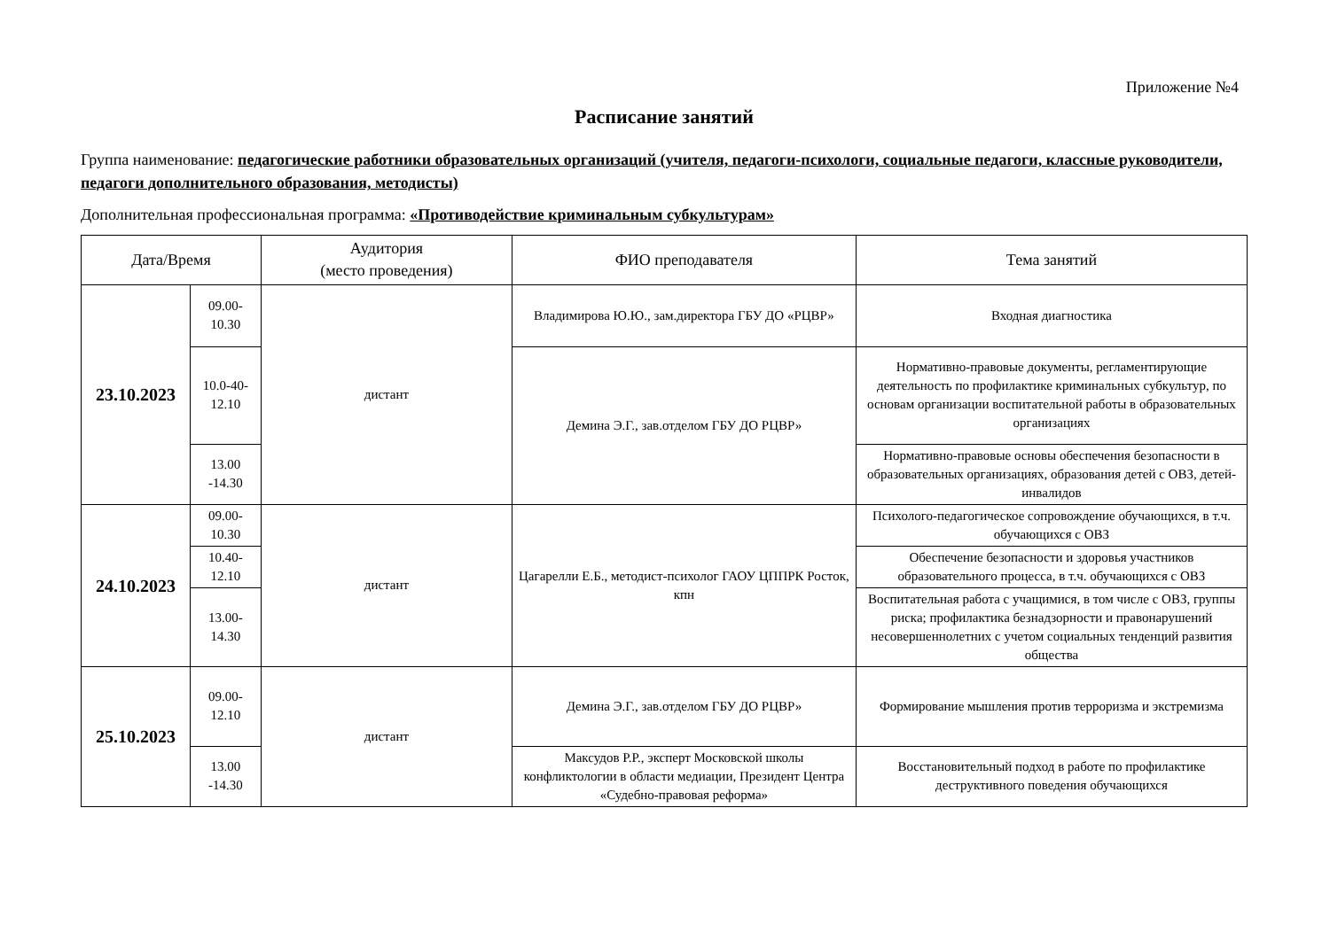Приложение №4
Расписание занятий
Группа наименование: педагогические работники образовательных организаций (учителя, педагоги-психологи, социальные педагоги, классные руководители, педагоги дополнительного образования, методисты)
Дополнительная профессиональная программа: «Противодействие криминальным субкультурам»
| Дата/Время | | Аудитория (место проведения) | ФИО преподавателя | Тема занятий |
| --- | --- | --- | --- | --- |
| 23.10.2023 | 09.00-10.30 | дистант | Владимирова Ю.Ю., зам.директора ГБУ ДО «РЦВР» | Входная диагностика |
| | 10.0-40-12.10 | | Демина Э.Г., зав.отделом ГБУ ДО РЦВР» | Нормативно-правовые документы, регламентирующие деятельность по профилактике криминальных субкультур, по основам организации воспитательной работы в образовательных организациях |
| | 13.00 -14.30 | | | Нормативно-правовые основы обеспечения безопасности в образовательных организациях, образования детей с ОВЗ, детей-инвалидов |
| 24.10.2023 | 09.00-10.30 | дистант | Цагарелли Е.Б., методист-психолог ГАОУ ЦППРК Росток, кпн | Психолого-педагогическое сопровождение обучающихся, в т.ч. обучающихся с ОВЗ |
| | 10.40-12.10 | | | Обеспечение безопасности и здоровья участников образовательного процесса, в т.ч. обучающихся с ОВЗ |
| | 13.00-14.30 | | | Воспитательная работа с учащимися, в том числе с ОВЗ, группы риска; профилактика безнадзорности и правонарушений несовершеннолетних с учетом социальных тенденций развития общества |
| 25.10.2023 | 09.00-12.10 | дистант | Демина Э.Г., зав.отделом ГБУ ДО РЦВР» | Формирование мышления против терроризма и экстремизма |
| | 13.00 -14.30 | | Максудов Р.Р., эксперт Московской школы конфликтологии в области медиации, Президент Центра «Судебно-правовая реформа» | Восстановительный подход в работе по профилактике деструктивного поведения обучающихся |